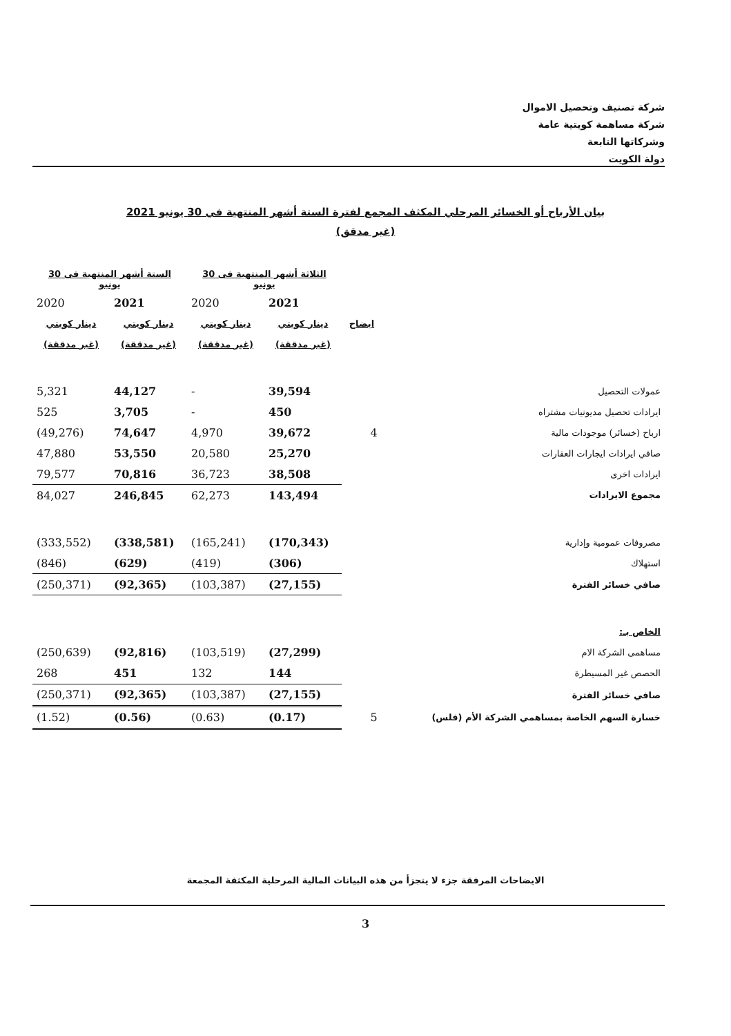شركة تصنيف وتحصيل الاموال
شركة مساهمة كويتية عامة
وشركاتها التابعة
دولة الكويت
بيان الأرباح أو الخسائر المرحلي المكثف المجمع لفترة الستة أشهر المنتهية في 30 يونيو 2021
(غير مدقق)
| | | الثلاثة أشهر المنتهية فى 30 يونيو | | الستة أشهر المنتهية فى 30 يونيو | |
| --- | --- | --- | --- | --- | --- |
| | | 2021 | 2020 | 2021 | 2020 |
| | ايضاح | دينار كويتي | دينار كويتي | دينار كويتي | دينار كويتي |
| | | (غير مدققة) | (غير مدققة) | (غير مدققة) | (غير مدققة) |
| عمولات التحصيل | | 39,594 | - | 44,127 | 5,321 |
| ايرادات تحصيل مديونيات مشتراه | | 450 | - | 3,705 | 525 |
| ارباح (خسائر) موجودات مالية | 4 | 39,672 | 4,970 | 74,647 | (49,276) |
| صافي ايرادات ايجارات العقارات | | 25,270 | 20,580 | 53,550 | 47,880 |
| ايرادات اخرى | | 38,508 | 36,723 | 70,816 | 79,577 |
| مجموع الايرادات | | 143,494 | 62,273 | 246,845 | 84,027 |
| مصروفات عمومية وإدارية | | (170,343) | (165,241) | (338,581) | (333,552) |
| استهلاك | | (306) | (419) | (629) | (846) |
| صافي خسائر الفترة | | (27,155) | (103,387) | (92,365) | (250,371) |
| الخاص بـ: | | | | | |
| مساهمى الشركة الام | | (27,299) | (103,519) | (92,816) | (250,639) |
| الحصص غير المسيطرة | | 144 | 132 | 451 | 268 |
| صافي خسائر الفترة | | (27,155) | (103,387) | (92,365) | (250,371) |
| خسارة السهم الخاصة بمساهمي الشركة الأم (فلس) | 5 | (0.17) | (0.63) | (0.56) | (1.52) |
الايضاحات المرفقة جزء لا يتجزأ من هذه البيانات المالية المرحلية المكثفة المجمعة
3